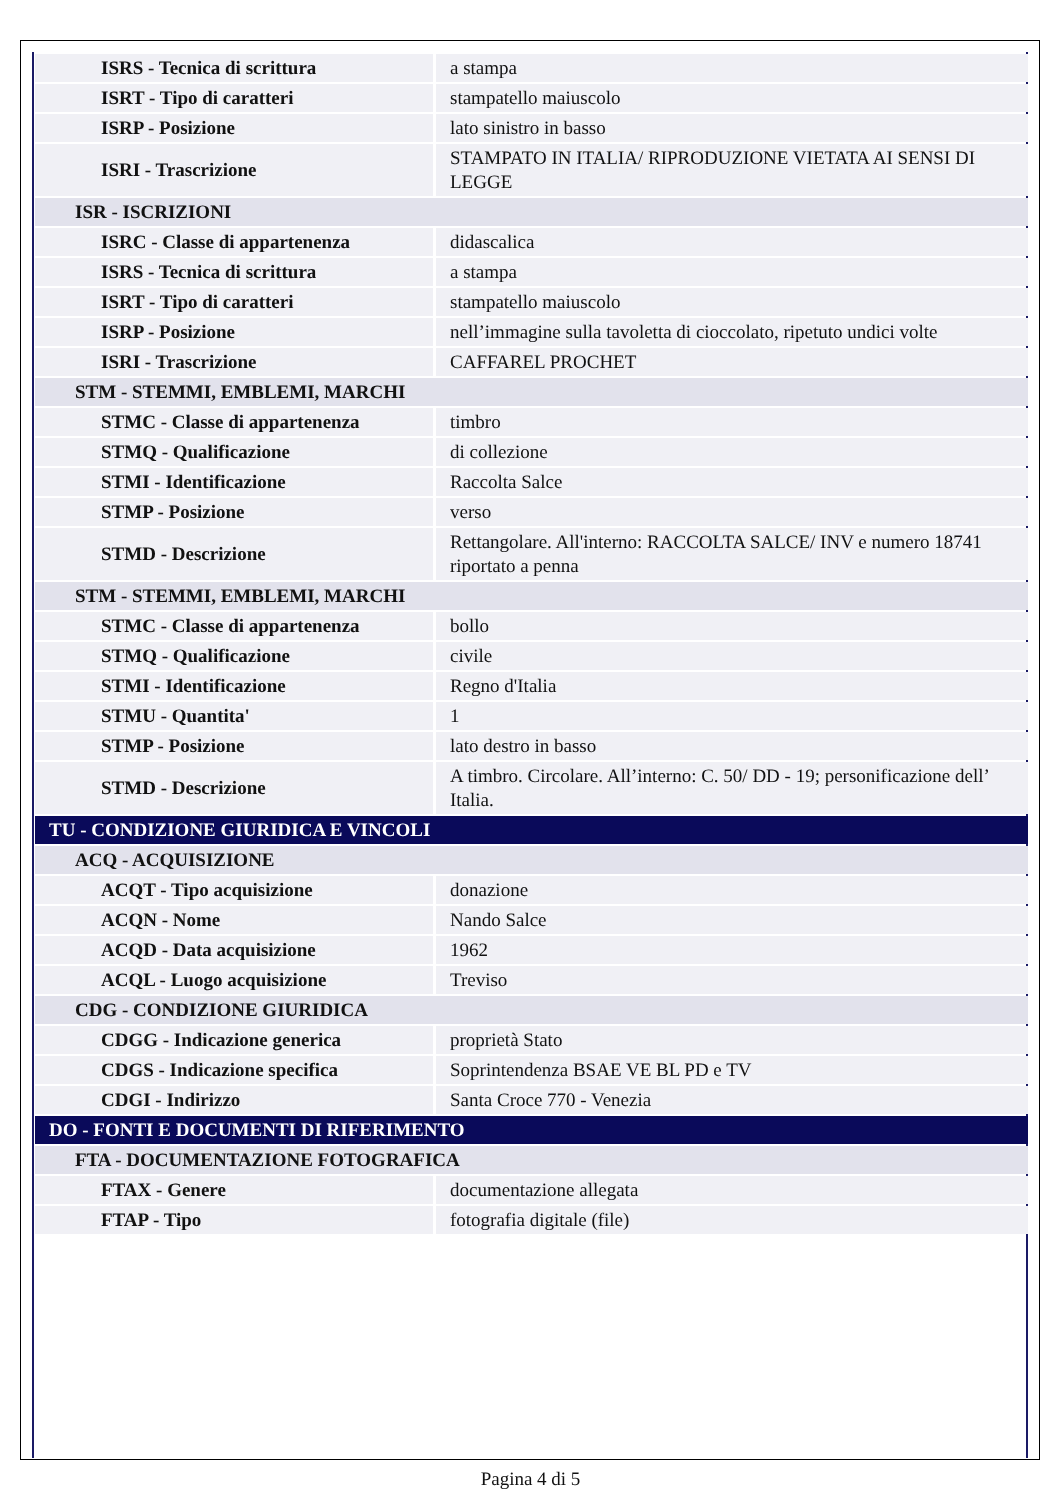| ISRS - Tecnica di scrittura | a stampa |
| ISRT - Tipo di caratteri | stampatello maiuscolo |
| ISRP - Posizione | lato sinistro in basso |
| ISRI - Trascrizione | STAMPATO IN ITALIA/ RIPRODUZIONE VIETATA AI SENSI DI LEGGE |
| ISR - ISCRIZIONI | |
| ISRC - Classe di appartenenza | didascalica |
| ISRS - Tecnica di scrittura | a stampa |
| ISRT - Tipo di caratteri | stampatello maiuscolo |
| ISRP - Posizione | nell’immagine sulla tavoletta di cioccolato, ripetuto undici volte |
| ISRI - Trascrizione | CAFFAREL PROCHET |
| STM - STEMMI, EMBLEMI, MARCHI | |
| STMC - Classe di appartenenza | timbro |
| STMQ - Qualificazione | di collezione |
| STMI - Identificazione | Raccolta Salce |
| STMP - Posizione | verso |
| STMD - Descrizione | Rettangolare. All'interno: RACCOLTA SALCE/ INV e numero 18741 riportato a penna |
| STM - STEMMI, EMBLEMI, MARCHI | |
| STMC - Classe di appartenenza | bollo |
| STMQ - Qualificazione | civile |
| STMI - Identificazione | Regno d'Italia |
| STMU - Quantita' | 1 |
| STMP - Posizione | lato destro in basso |
| STMD - Descrizione | A timbro. Circolare. All’interno: C. 50/ DD - 19; personificazione dell’ Italia. |
| TU - CONDIZIONE GIURIDICA E VINCOLI | |
| ACQ - ACQUISIZIONE | |
| ACQT - Tipo acquisizione | donazione |
| ACQN - Nome | Nando Salce |
| ACQD - Data acquisizione | 1962 |
| ACQL - Luogo acquisizione | Treviso |
| CDG - CONDIZIONE GIURIDICA | |
| CDGG - Indicazione generica | proprietà Stato |
| CDGS - Indicazione specifica | Soprintendenza BSAE VE BL PD e TV |
| CDGI - Indirizzo | Santa Croce 770 - Venezia |
| DO - FONTI E DOCUMENTI DI RIFERIMENTO | |
| FTA - DOCUMENTAZIONE FOTOGRAFICA | |
| FTAX - Genere | documentazione allegata |
| FTAP - Tipo | fotografia digitale (file) |
Pagina 4 di 5